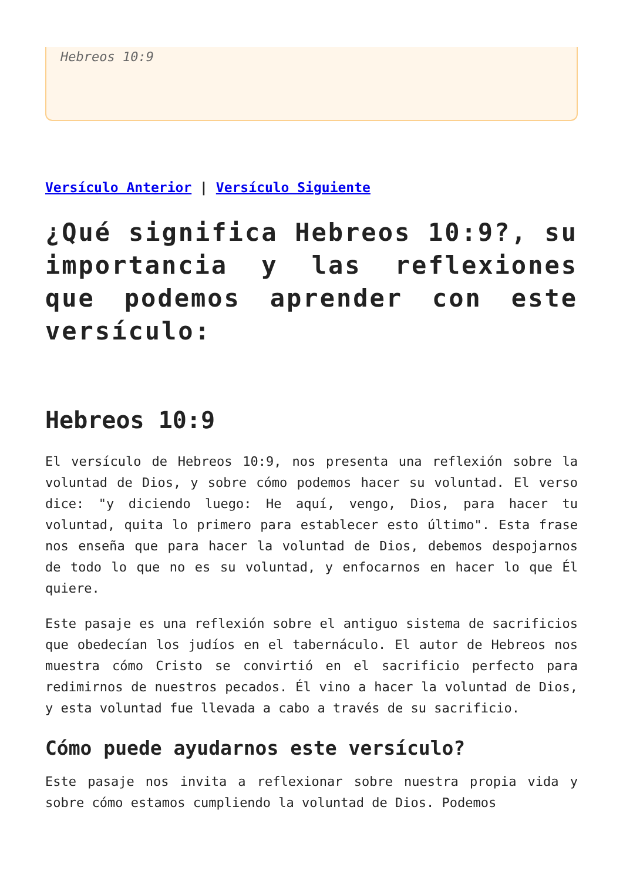Hebreos 10:9
Versículo Anterior | Versículo Siguiente
¿Qué significa Hebreos 10:9?, su importancia y las reflexiones que podemos aprender con este versículo:
Hebreos 10:9
El versículo de Hebreos 10:9, nos presenta una reflexión sobre la voluntad de Dios, y sobre cómo podemos hacer su voluntad. El verso dice: "y diciendo luego: He aquí, vengo, Dios, para hacer tu voluntad, quita lo primero para establecer esto último". Esta frase nos enseña que para hacer la voluntad de Dios, debemos despojarnos de todo lo que no es su voluntad, y enfocarnos en hacer lo que Él quiere.
Este pasaje es una reflexión sobre el antiguo sistema de sacrificios que obedecían los judíos en el tabernáculo. El autor de Hebreos nos muestra cómo Cristo se convirtió en el sacrificio perfecto para redimirnos de nuestros pecados. Él vino a hacer la voluntad de Dios, y esta voluntad fue llevada a cabo a través de su sacrificio.
Cómo puede ayudarnos este versículo?
Este pasaje nos invita a reflexionar sobre nuestra propia vida y sobre cómo estamos cumpliendo la voluntad de Dios. Podemos